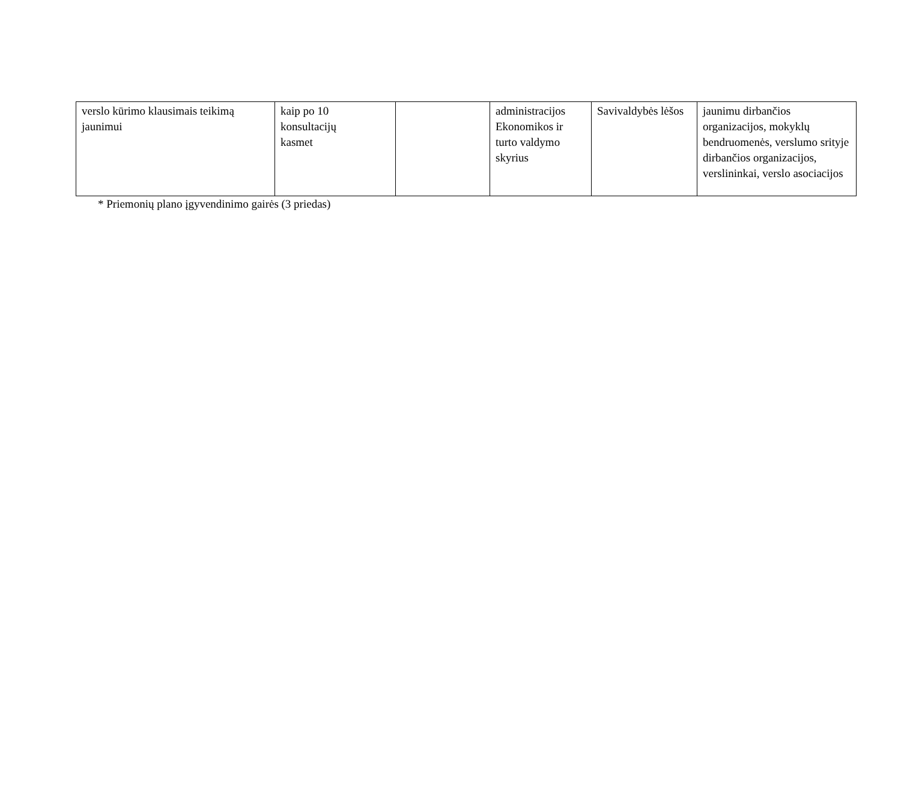| verslo kūrimo klausimais teikimą jaunimui | kaip po 10 konsultacijų kasmet | | administracijos Ekonomikos ir turto valdymo skyrius | Savivaldybės lėšos | jaunimu dirbančios organizacijos, mokyklų bendruomenės, verslumo srityje dirbančios organizacijos, verslininkai, verslo asociacijos |
* Priemonių plano įgyvendinimo gairės (3 priedas)